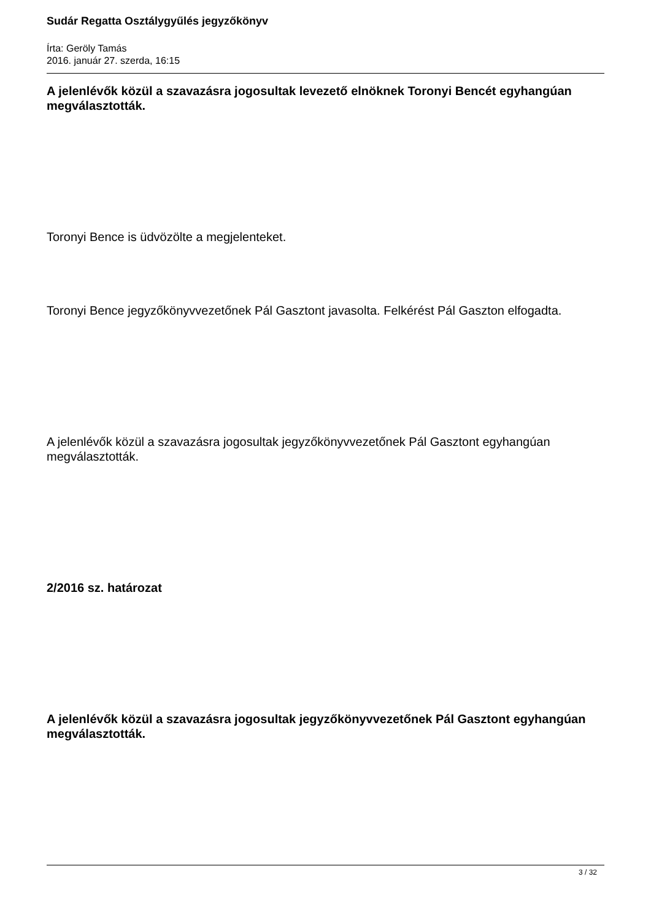Sudár Regatta Osztálygyűlés jegyzőkönyv
Írta: Geröly Tamás
2016. január 27. szerda, 16:15
A jelenlévők közül a szavazásra jogosultak levezető elnöknek Toronyi Bencét egyhangúan megválasztották.
Toronyi Bence is üdvözölte a megjelenteket.
Toronyi Bence jegyzőkönyvvezetőnek Pál Gasztont javasolta. Felkérést Pál Gaszton elfogadta.
A jelenlévők közül a szavazásra jogosultak jegyzőkönyvvezetőnek Pál Gasztont egyhangúan megválasztották.
2/2016 sz. határozat
A jelenlévők közül a szavazásra jogosultak jegyzőkönyvvezetőnek Pál Gasztont egyhangúan megválasztották.
3 / 32